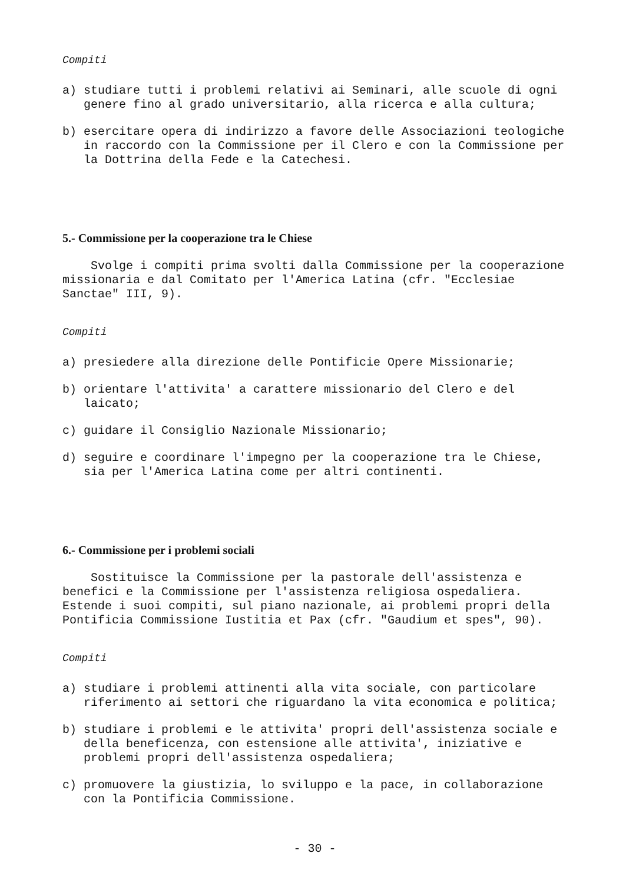Compiti
a) studiare tutti i problemi relativi ai Seminari, alle scuole di ogni genere fino al grado universitario, alla ricerca e alla cultura;
b) esercitare opera di indirizzo a favore delle Associazioni teologiche in raccordo con la Commissione per il Clero e con la Commissione per la Dottrina della Fede e la Catechesi.
5.- Commissione per la cooperazione tra le Chiese
Svolge i compiti prima svolti dalla Commissione per la cooperazione missionaria e dal Comitato per l'America Latina (cfr. "Ecclesiae Sanctae" III, 9).
Compiti
a) presiedere alla direzione delle Pontificie Opere Missionarie;
b) orientare l'attivita' a carattere missionario del Clero e del laicato;
c) guidare il Consiglio Nazionale Missionario;
d) seguire e coordinare l'impegno per la cooperazione tra le Chiese, sia per l'America Latina come per altri continenti.
6.- Commissione per i problemi sociali
Sostituisce la Commissione per la pastorale dell'assistenza e benefici e la Commissione per l'assistenza religiosa ospedaliera. Estende i suoi compiti, sul piano nazionale, ai problemi propri della Pontificia Commissione Iustitia et Pax (cfr. "Gaudium et spes", 90).
Compiti
a) studiare i problemi attinenti alla vita sociale, con particolare riferimento ai settori che riguardano la vita economica e politica;
b) studiare i problemi e le attivita' propri dell'assistenza sociale e della beneficenza, con estensione alle attivita', iniziative e problemi propri dell'assistenza ospedaliera;
c) promuovere la giustizia, lo sviluppo e la pace, in collaborazione con la Pontificia Commissione.
- 30 -